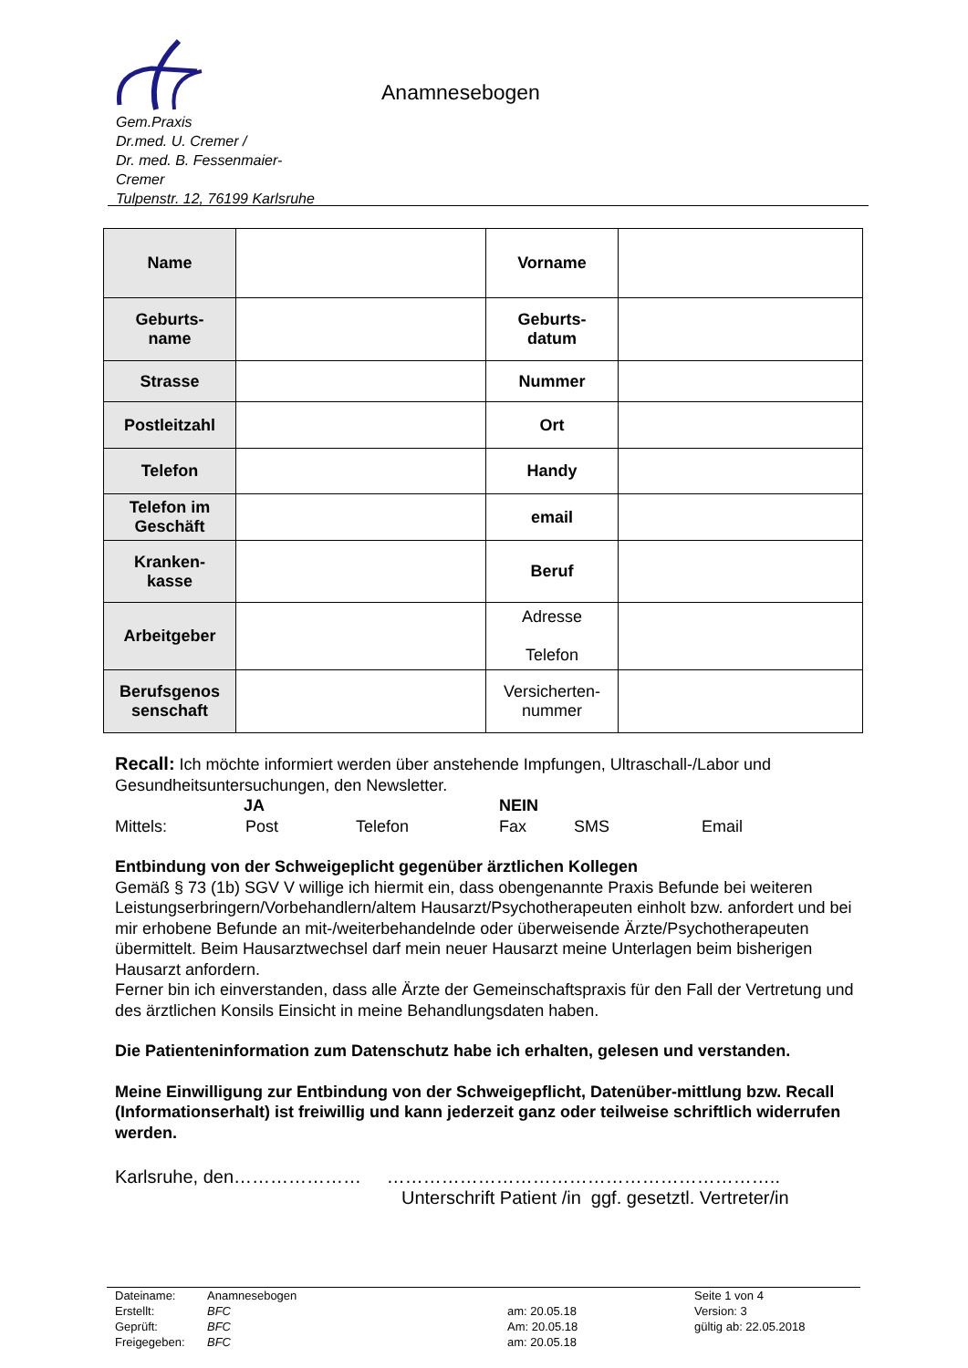Anamnesebogen
Gem.Praxis
Dr.med. U. Cremer /
Dr. med. B. Fessenmaier-
Cremer
Tulpenstr. 12, 76199 Karlsruhe
| Name | | Vorname | |
| Geburts- name | | Geburts- datum | |
| Strasse | | Nummer | |
| Postleitzahl | | Ort | |
| Telefon | | Handy | |
| Telefon im Geschäft | | email | |
| Kranken- kasse | | Beruf | |
| Arbeitgeber | | Adresse Telefon | |
| Berufsgenos senschaft | | Versicherten- nummer | |
Recall: Ich möchte informiert werden über anstehende Impfungen, Ultraschall-/Labor und Gesundheitsuntersuchungen, den Newsletter.
JA NEIN
Mittels: Post Telefon Fax SMS Email
Entbindung von der Schweigeplicht gegenüber ärztlichen Kollegen
Gemäß § 73 (1b) SGV V willige ich hiermit ein, dass obengenannte Praxis Befunde bei weiteren Leistungserbringern/Vorbehandlern/altem Hausarzt/Psychotherapeuten einholt bzw. anfordert und bei mir erhobene Befunde an mit-/weiterbehandelnde oder überweisende Ärzte/Psychotherapeuten übermittelt. Beim Hausarztwechsel darf mein neuer Hausarzt meine Unterlagen beim bisherigen Hausarzt anfordern.
Ferner bin ich einverstanden, dass alle Ärzte der Gemeinschaftspraxis für den Fall der Vertretung und des ärztlichen Konsils Einsicht in meine Behandlungsdaten haben.
Die Patienteninformation zum Datenschutz habe ich erhalten, gelesen und verstanden.
Meine Einwilligung zur Entbindung von der Schweigepflicht, Datenüber-mittlung bzw. Recall (Informationserhalt) ist freiwillig und kann jederzeit ganz oder teilweise schriftlich widerrufen werden.
Karlsruhe, den………………… ………………………………………………………..
Unterschrift Patient /in ggf. gesetztl. Vertreter/in
| Dateiname: | Anamnesebogen | | Seite 1 von 4 |
| Erstellt: | BFC | am: 20.05.18 | Version: 3 |
| Geprüft: | BFC | Am: 20.05.18 | gültig ab: 22.05.2018 |
| Freigegeben: | BFC | am: 20.05.18 | |